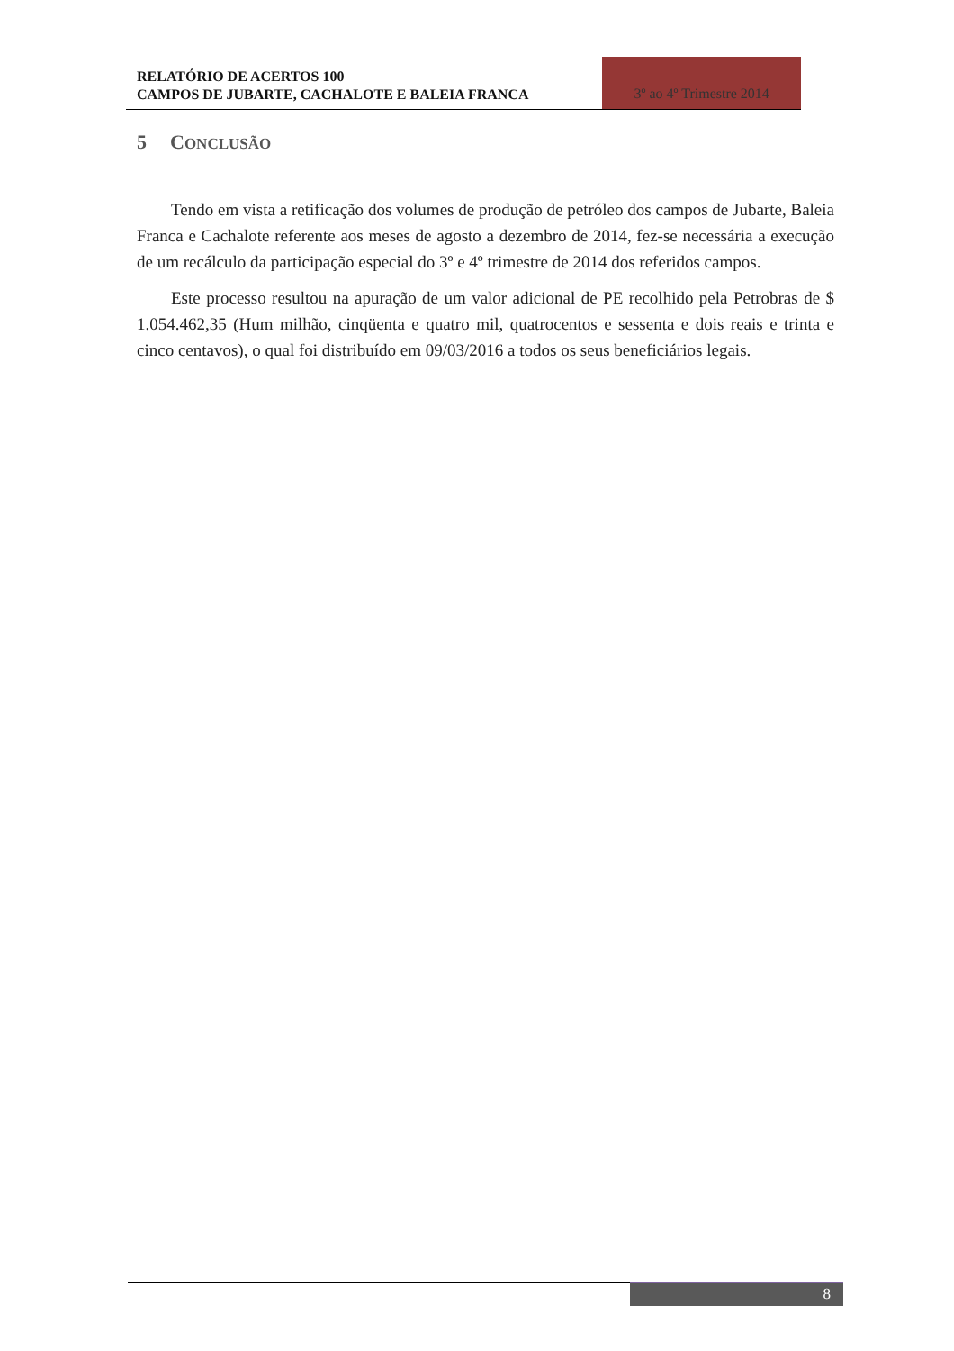RELATÓRIO DE ACERTOS 100
CAMPOS DE JUBARTE, CACHALOTE E BALEIA FRANCA
3º ao 4º Trimestre 2014
5 CONCLUSÃO
Tendo em vista a retificação dos volumes de produção de petróleo dos campos de Jubarte, Baleia Franca e Cachalote referente aos meses de agosto a dezembro de 2014, fez-se necessária a execução de um recálculo da participação especial do 3º e 4º trimestre de 2014 dos referidos campos.
Este processo resultou na apuração de um valor adicional de PE recolhido pela Petrobras de $ 1.054.462,35 (Hum milhão, cinqüenta e quatro mil, quatrocentos e sessenta e dois reais e trinta e cinco centavos), o qual foi distribuído em 09/03/2016 a todos os seus beneficiários legais.
8